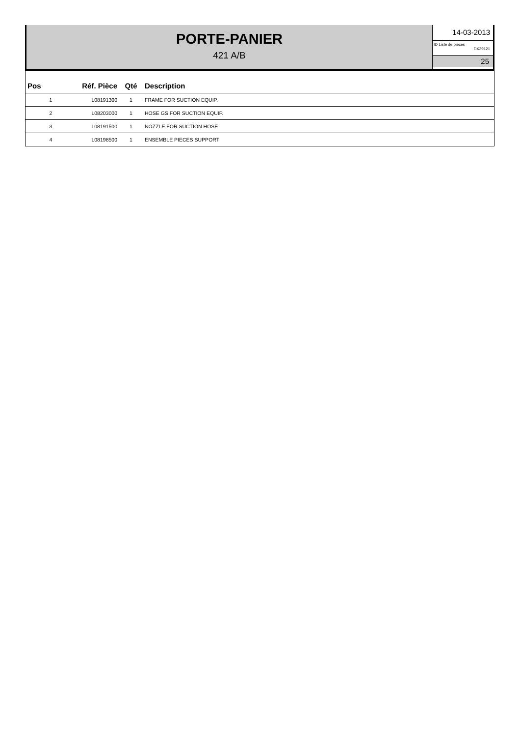PORTE-PANIER
421 A/B
14-03-2013
ID Liste de pièces
DX29121
25
| Pos | Réf. Pièce | Qté | Description |
| --- | --- | --- | --- |
| 1 | L08191300 | 1 | FRAME FOR SUCTION EQUIP. |
| 2 | L08203000 | 1 | HOSE GS FOR SUCTION EQUIP. |
| 3 | L08191500 | 1 | NOZZLE FOR SUCTION HOSE |
| 4 | L08198500 | 1 | ENSEMBLE PIECES SUPPORT |